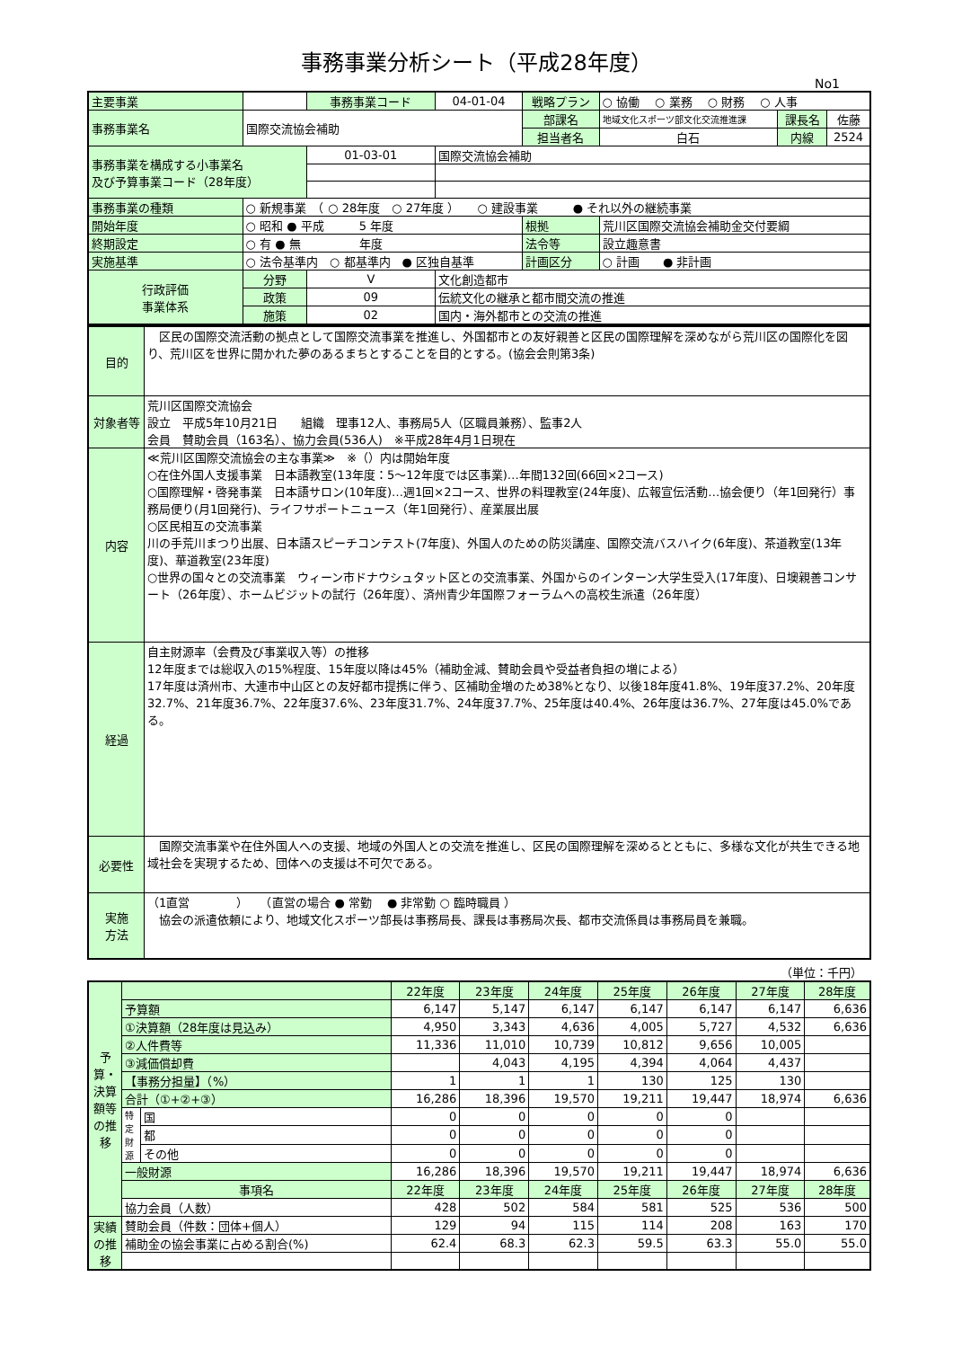事務事業分析シート（平成28年度）
No1
| 主要事業 | | 事務事業コード | 04-01-04 | 戦略プラン | ○ 協働 ○ 業務 ○ 財務 ○ 人事 | | |
| 事務事業名 | 国際交流協会補助 | | | 部課名 | 地域文化スポーツ部文化交流推進課 | 課長名 | 佐藤 |
| | | | | 担当者名 | 白石 | 内線 | 2524 |
| 事務事業を構成する小事業名 及び予算事業コード（28年度） | | 01-03-01 | 国際交流協会補助 | | | | |
| 事務事業の種類 | ○ 新規事業 （ ○ 28年度 ○ 27年度 ） ○ 建設事業 ● それ以外の継続事業 | | | | | | |
| 開始年度 | ○ 昭和 ● 平成 5 年度 | | | 根拠 | 荒川区国際交流協会補助金交付要綱 | | |
| 終期設定 | ○ 有 ● 無 年度 | | | 法令等 | 設立趣意書 | | |
| 実施基準 | ○ 法令基準内 ○ 都基準内 ● 区独自基準 | | | 計画区分 | ○ 計画 ● 非計画 | | |
| 行政評価 事業体系 | 分野 | V | 文化創造都市 | | | | |
| | 政策 | 09 | 伝統文化の継承と都市間交流の推進 | | | | |
| | 施策 | 02 | 国内・海外都市との交流の推進 | | | | |
| 目的 | 区民の国際交流活動の拠点として国際交流事業を推進し、外国都市との友好親善と区民の国際理解を深めながら荒川区の国際化を図り、荒川区を世界に開かれた夢のあるまちとすることを目的とする。(協会会則第3条) |
| 対象者等 | 荒川区国際交流協会 設立 平成5年10月21日 組織 理事12人、事務局5人（区職員兼務）、監事2人 会員 賛助会員（163名）、協力会員(536人) ※平成28年4月1日現在 |
| 内容 | ≪荒川区国際交流協会の主な事業≫ ※（）内は開始年度 ○在住外国人支援事業 日本語教室(13年度：5～12年度では区事業)…年間132回(66回×2コース) ○国際理解・啓発事業 日本語サロン(10年度)…週1回×2コース、世界の料理教室(24年度)、広報宣伝活動…協会便り（年1回発行）事務局便り(月1回発行)、ライフサポートニュース（年1回発行）、産業展出展 ○区民相互の交流事業 川の手荒川まつり出展、日本語スピーチコンテスト(7年度)、外国人のための防災講座、国際交流バスハイク(6年度)、茶道教室(13年度)、華道教室(23年度) ○世界の国々との交流事業 ウィーン市ドナウシュタット区との交流事業、外国からのインターン大学生受入(17年度)、日墺親善コンサート（26年度）、ホームビジットの試行（26年度）、済州青少年国際フォーラムへの高校生派遣（26年度） |
| 経過 | 自主財源率（会費及び事業収入等）の推移 12年度までは総収入の15%程度、15年度以降は45%（補助金減、賛助会員や受益者負担の増による） 17年度は済州市、大連市中山区との友好都市提携に伴う、区補助金増のため38%となり、以後18年度41.8%、19年度37.2%、20年度32.7%、21年度36.7%、22年度37.6%、23年度31.7%、24年度37.7%、25年度は40.4%、26年度は36.7%、27年度は45.0%である。 |
| 必要性 | 国際交流事業や在住外国人への支援、地域の外国人との交流を推進し、区民の国際理解を深めるとともに、多様な文化が共生できる地域社会を実現するため、団体への支援は不可欠である。 |
| 実施 方法 | （1直営 ） （直営の場合 ● 常勤 ● 非常勤 ○ 臨時職員 ） 協会の派遣依頼により、地域文化スポーツ部長は事務局長、課長は事務局次長、都市交流係員は事務局員を兼職。 |
（単位：千円）
| 予算・決算額等の推移 | | | 22年度 | 23年度 | 24年度 | 25年度 | 26年度 | 27年度 | 28年度 |
| | 予算額 | | 6,147 | 5,147 | 6,147 | 6,147 | 6,147 | 6,147 | 6,636 |
| | ①決算額（28年度は見込み） | | 4,950 | 3,343 | 4,636 | 4,005 | 5,727 | 4,532 | 6,636 |
| | ②人件費等 | | 11,336 | 11,010 | 10,739 | 10,812 | 9,656 | 10,005 | |
| | ③減価償却費 | | | 4,043 | 4,195 | 4,394 | 4,064 | 4,437 | |
| | 【事務分担量】（%） | | 1 | 1 | 1 | 130 | 125 | 130 | |
| | 合計（①+②+③） | | 16,286 | 18,396 | 19,570 | 19,211 | 19,447 | 18,974 | 6,636 |
| | 特定財源 | 国 | 0 | 0 | 0 | 0 | 0 | | |
| | | 都 | 0 | 0 | 0 | 0 | 0 | | |
| | | その他 | 0 | 0 | 0 | 0 | 0 | | |
| | 一般財源 | | 16,286 | 18,396 | 19,570 | 19,211 | 19,447 | 18,974 | 6,636 |
| | 事項名 | | 22年度 | 23年度 | 24年度 | 25年度 | 26年度 | 27年度 | 28年度 |
| | 協力会員（人数） | | 428 | 502 | 584 | 581 | 525 | 536 | 500 |
| 実績の推移 | 賛助会員（件数：団体+個人） | | 129 | 94 | 115 | 114 | 208 | 163 | 170 |
| | 補助金の協会事業に占める割合(%) | | 62.4 | 68.3 | 62.3 | 59.5 | 63.3 | 55.0 | 55.0 |